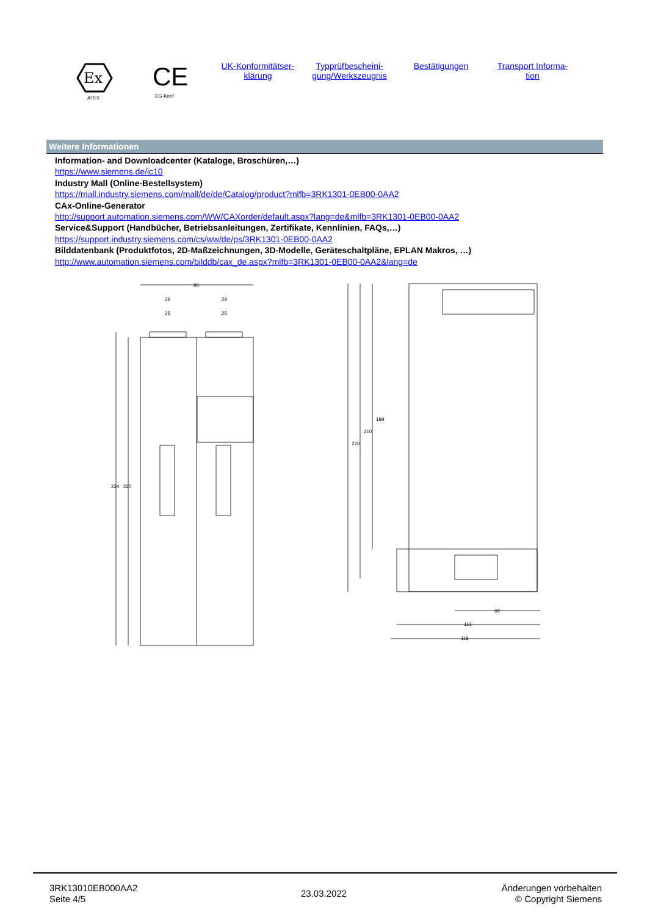Ex
ATEX
CE
EG-Konf.
UK-Konformitätser-
klärung
Typprüfbescheini-
gung/Werkszeugnis
Bestätigungen Transport Informa-
tion
Weitere Informationen
Information- and Downloadcenter (Kataloge, Broschüren,…)
https://www.siemens.de/ic10
Industry Mall (Online-Bestellsystem)
https://mall.industry.siemens.com/mall/de/de/Catalog/product?mlfb=3RK1301-0EB00-0AA2
CAx-Online-Generator
http://support.automation.siemens.com/WW/CAXorder/default.aspx?lang=de&mlfb=3RK1301-0EB00-0AA2
Service&Support (Handbücher, Betriebsanleitungen, Zertifikate, Kennlinien, FAQs,…)
https://support.industry.siemens.com/cs/ww/de/ps/3RK1301-0EB00-0AA2
Bilddatenbank (Produktfotos, 2D-Maßzeichnungen, 3D-Modelle, Geräteschaltpläne, EPLAN Makros, …)
http://www.automation.siemens.com/bilddb/cax_de.aspx?mlfb=3RK1301-0EB00-0AA2&lang=de
90
29
29
25
25
224
220
220
210
189
68
113
118
3RK13010EB000AA2
Seite 4/5
23.03.2022
Änderungen vorbehalten
© Copyright Siemens